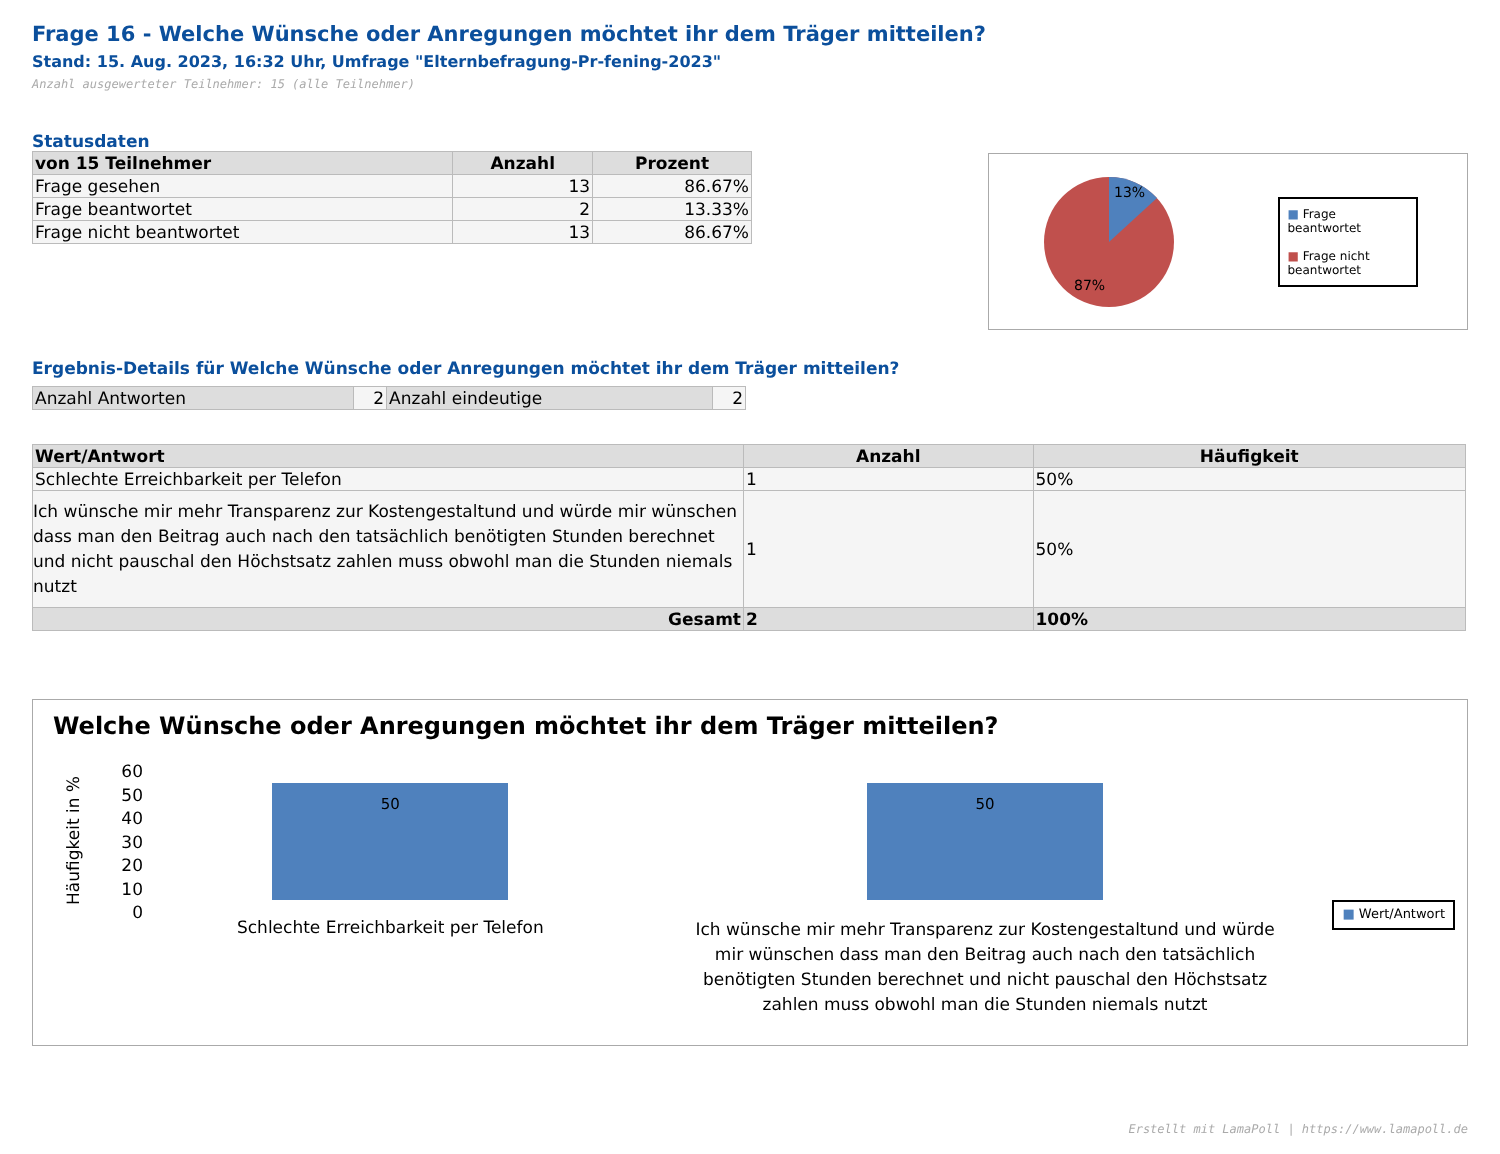Frage 16 - Welche Wünsche oder Anregungen möchtet ihr dem Träger mitteilen?
Stand: 15. Aug. 2023, 16:32 Uhr, Umfrage "Elternbefragung-Pr-fening-2023"
Anzahl ausgewerteter Teilnehmer: 15 (alle Teilnehmer)
Statusdaten
| von 15 Teilnehmer | Anzahl | Prozent |
| --- | --- | --- |
| Frage gesehen | 13 | 86.67% |
| Frage beantwortet | 2 | 13.33% |
| Frage nicht beantwortet | 13 | 86.67% |
13%
87%
■ Frage beantwortet
■ Frage nicht beantwortet
Ergebnis-Details für Welche Wünsche oder Anregungen möchtet ihr dem Träger mitteilen?
| Anzahl Antworten | 2 | Anzahl eindeutige | 2 |
| Wert/Antwort | Anzahl | Häufigkeit |
| --- | --- | --- |
| Schlechte Erreichbarkeit per Telefon | 1 | 50% |
| Ich wünsche mir mehr Transparenz zur Kostengestaltund und würde mir wünschen dass man den Beitrag auch nach den tatsächlich benötigten Stunden berechnet und nicht pauschal den Höchstsatz zahlen muss obwohl man die Stunden niemals nutzt | 1 | 50% |
| Gesamt | 2 | 100% |
Welche Wünsche oder Anregungen möchtet ihr dem Träger mitteilen?
Häufigkeit in %
60
50
40
30
20
10
0
50
Schlechte Erreichbarkeit per Telefon
50
Ich wünsche mir mehr Transparenz zur Kostengestaltund und würde mir wünschen dass man den Beitrag auch nach den tatsächlich benötigten Stunden berechnet und nicht pauschal den Höchstsatz zahlen muss obwohl man die Stunden niemals nutzt
■ Wert/Antwort
Erstellt mit LamaPoll | https://www.lamapoll.de